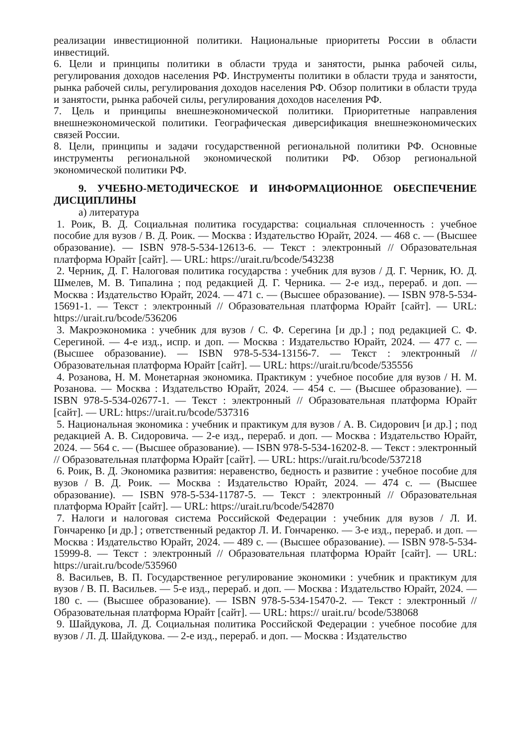реализации инвестиционной политики. Национальные приоритеты России в области инвестиций.
6. Цели и принципы политики в области труда и занятости, рынка рабочей силы, регулирования доходов населения РФ. Инструменты политики в области труда и занятости, рынка рабочей силы, регулирования доходов населения РФ. Обзор политики в области труда и занятости, рынка рабочей силы, регулирования доходов населения РФ.
7. Цель и принципы внешнеэкономической политики. Приоритетные направления внешнеэкономической политики. Географическая диверсификация внешнеэкономических связей России.
8. Цели, принципы и задачи государственной региональной политики РФ. Основные инструменты региональной экономической политики РФ. Обзор региональной экономической политики РФ.
9. УЧЕБНО-МЕТОДИЧЕСКОЕ И ИНФОРМАЦИОННОЕ ОБЕСПЕЧЕНИЕ ДИСЦИПЛИНЫ
а) литература
1. Роик, В. Д. Социальная политика государства: социальная сплоченность : учебное пособие для вузов / В. Д. Роик. — Москва : Издательство Юрайт, 2024. — 468 с. — (Высшее образование). — ISBN 978-5-534-12613-6. — Текст : электронный // Образовательная платформа Юрайт [сайт]. — URL: https://urait.ru/bcode/543238
2. Черник, Д. Г. Налоговая политика государства : учебник для вузов / Д. Г. Черник, Ю. Д. Шмелев, М. В. Типалина ; под редакцией Д. Г. Черника. — 2-е изд., перераб. и доп. — Москва : Издательство Юрайт, 2024. — 471 с. — (Высшее образование). — ISBN 978-5-534-15691-1. — Текст : электронный // Образовательная платформа Юрайт [сайт]. — URL: https://urait.ru/bcode/536206
3. Макроэкономика : учебник для вузов / С. Ф. Серегина [и др.] ; под редакцией С. Ф. Серегиной. — 4-е изд., испр. и доп. — Москва : Издательство Юрайт, 2024. — 477 с. — (Высшее образование). — ISBN 978-5-534-13156-7. — Текст : электронный // Образовательная платформа Юрайт [сайт]. — URL: https://urait.ru/bcode/535556
4. Розанова, Н. М. Монетарная экономика. Практикум : учебное пособие для вузов / Н. М. Розанова. — Москва : Издательство Юрайт, 2024. — 454 с. — (Высшее образование). — ISBN 978-5-534-02677-1. — Текст : электронный // Образовательная платформа Юрайт [сайт]. — URL: https://urait.ru/bcode/537316
5. Национальная экономика : учебник и практикум для вузов / А. В. Сидорович [и др.] ; под редакцией А. В. Сидоровича. — 2-е изд., перераб. и доп. — Москва : Издательство Юрайт, 2024. — 564 с. — (Высшее образование). — ISBN 978-5-534-16202-8. — Текст : электронный // Образовательная платформа Юрайт [сайт]. — URL: https://urait.ru/bcode/537218
6. Роик, В. Д. Экономика развития: неравенство, бедность и развитие : учебное пособие для вузов / В. Д. Роик. — Москва : Издательство Юрайт, 2024. — 474 с. — (Высшее образование). — ISBN 978-5-534-11787-5. — Текст : электронный // Образовательная платформа Юрайт [сайт]. — URL: https://urait.ru/bcode/542870
7. Налоги и налоговая система Российской Федерации : учебник для вузов / Л. И. Гончаренко [и др.] ; ответственный редактор Л. И. Гончаренко. — 3-е изд., перераб. и доп. — Москва : Издательство Юрайт, 2024. — 489 с. — (Высшее образование). — ISBN 978-5-534-15999-8. — Текст : электронный // Образовательная платформа Юрайт [сайт]. — URL: https://urait.ru/bcode/535960
8. Васильев, В. П. Государственное регулирование экономики : учебник и практикум для вузов / В. П. Васильев. — 5-е изд., перераб. и доп. — Москва : Издательство Юрайт, 2024. — 180 с. — (Высшее образование). — ISBN 978-5-534-15470-2. — Текст : электронный // Образовательная платформа Юрайт [сайт]. — URL: https:// urait.ru/ bcode/538068
9. Шайдукова, Л. Д. Социальная политика Российской Федерации : учебное пособие для вузов / Л. Д. Шайдукова. — 2-е изд., перераб. и доп. — Москва : Издательство